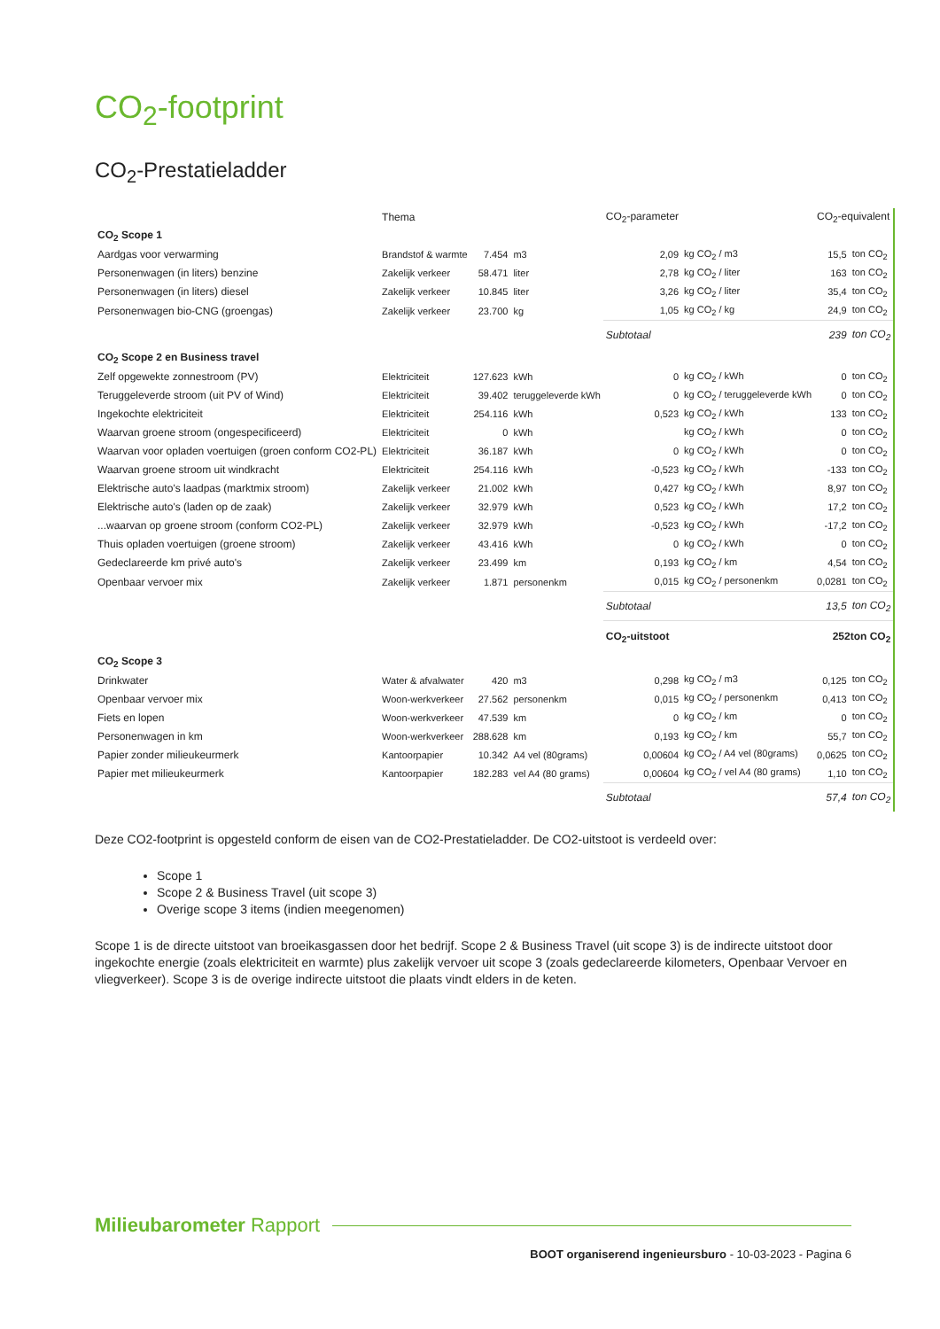CO<sub>2</sub>-footprint
CO<sub>2</sub>-Prestatieladder
| | Thema | | | CO<sub>2</sub>-parameter | | CO<sub>2</sub>-equivalent | |
| --- | --- | --- | --- | --- | --- | --- | --- |
| CO<sub>2</sub> Scope 1 | | | | | | | |
| Aardgas voor verwarming | Brandstof & warmte | 7.454 | m3 | 2,09 | kg CO<sub>2</sub> / m3 | 15,5 | ton CO<sub>2</sub> |
| Personenwagen (in liters) benzine | Zakelijk verkeer | 58.471 | liter | 2,78 | kg CO<sub>2</sub> / liter | 163 | ton CO<sub>2</sub> |
| Personenwagen (in liters) diesel | Zakelijk verkeer | 10.845 | liter | 3,26 | kg CO<sub>2</sub> / liter | 35,4 | ton CO<sub>2</sub> |
| Personenwagen bio-CNG (groengas) | Zakelijk verkeer | 23.700 | kg | 1,05 | kg CO<sub>2</sub> / kg | 24,9 | ton CO<sub>2</sub> |
| | | | | Subtotaal | | 239 | ton CO<sub>2</sub> |
| CO<sub>2</sub> Scope 2 en Business travel | | | | | | | |
| Zelf opgewekte zonnestroom (PV) | Elektriciteit | 127.623 | kWh | 0 | kg CO<sub>2</sub> / kWh | 0 | ton CO<sub>2</sub> |
| Teruggeleverde stroom (uit PV of Wind) | Elektriciteit | 39.402 | teruggeleverde kWh | 0 | kg CO<sub>2</sub> / teruggeleverde kWh | 0 | ton CO<sub>2</sub> |
| Ingekochte elektriciteit | Elektriciteit | 254.116 | kWh | 0,523 | kg CO<sub>2</sub> / kWh | 133 | ton CO<sub>2</sub> |
| Waarvan groene stroom (ongespecificeerd) | Elektriciteit | 0 | kWh | | kg CO<sub>2</sub> / kWh | 0 | ton CO<sub>2</sub> |
| Waarvan voor opladen voertuigen (groen conform CO2-PL) | Elektriciteit | 36.187 | kWh | 0 | kg CO<sub>2</sub> / kWh | 0 | ton CO<sub>2</sub> |
| Waarvan groene stroom uit windkracht | Elektriciteit | 254.116 | kWh | -0,523 | kg CO<sub>2</sub> / kWh | -133 | ton CO<sub>2</sub> |
| Elektrische auto's laadpas (marktmix stroom) | Zakelijk verkeer | 21.002 | kWh | 0,427 | kg CO<sub>2</sub> / kWh | 8,97 | ton CO<sub>2</sub> |
| Elektrische auto's (laden op de zaak) | Zakelijk verkeer | 32.979 | kWh | 0,523 | kg CO<sub>2</sub> / kWh | 17,2 | ton CO<sub>2</sub> |
| ...waarvan op groene stroom (conform CO2-PL) | Zakelijk verkeer | 32.979 | kWh | -0,523 | kg CO<sub>2</sub> / kWh | -17,2 | ton CO<sub>2</sub> |
| Thuis opladen voertuigen (groene stroom) | Zakelijk verkeer | 43.416 | kWh | 0 | kg CO<sub>2</sub> / kWh | 0 | ton CO<sub>2</sub> |
| Gedeclareerde km privé auto's | Zakelijk verkeer | 23.499 | km | 0,193 | kg CO<sub>2</sub> / km | 4,54 | ton CO<sub>2</sub> |
| Openbaar vervoer mix | Zakelijk verkeer | 1.871 | personenkm | 0,015 | kg CO<sub>2</sub> / personenkm | 0,0281 | ton CO<sub>2</sub> |
| | | | | Subtotaal | | 13,5 | ton CO<sub>2</sub> |
| | | | | CO<sub>2</sub>-uitstoot | | 252ton CO<sub>2</sub> | |
| CO<sub>2</sub> Scope 3 | | | | | | | |
| Drinkwater | Water & afvalwater | 420 | m3 | 0,298 | kg CO<sub>2</sub> / m3 | 0,125 | ton CO<sub>2</sub> |
| Openbaar vervoer mix | Woon-werkverkeer | 27.562 | personenkm | 0,015 | kg CO<sub>2</sub> / personenkm | 0,413 | ton CO<sub>2</sub> |
| Fiets en lopen | Woon-werkverkeer | 47.539 | km | 0 | kg CO<sub>2</sub> / km | 0 | ton CO<sub>2</sub> |
| Personenwagen in km | Woon-werkverkeer | 288.628 | km | 0,193 | kg CO<sub>2</sub> / km | 55,7 | ton CO<sub>2</sub> |
| Papier zonder milieukeurmerk | Kantoorpapier | 10.342 | A4 vel (80grams) | 0,00604 | kg CO<sub>2</sub> / A4 vel (80grams) | 0,0625 | ton CO<sub>2</sub> |
| Papier met milieukeurmerk | Kantoorpapier | 182.283 | vel A4 (80 grams) | 0,00604 | kg CO<sub>2</sub> / vel A4 (80 grams) | 1,10 | ton CO<sub>2</sub> |
| | | | | Subtotaal | | 57,4 | ton CO<sub>2</sub> |
Deze CO2-footprint is opgesteld conform de eisen van de CO2-Prestatieladder. De CO2-uitstoot is verdeeld over:
Scope 1
Scope 2 & Business Travel (uit scope 3)
Overige scope 3 items (indien meegenomen)
Scope 1 is de directe uitstoot van broeikasgassen door het bedrijf. Scope 2 & Business Travel (uit scope 3) is de indirecte uitstoot door ingekochte energie (zoals elektriciteit en warmte) plus zakelijk vervoer uit scope 3 (zoals gedeclareerde kilometers, Openbaar Vervoer en vliegverkeer). Scope 3 is de overige indirecte uitstoot die plaats vindt elders in de keten.
Milieubarometer Rapport
BOOT organiserend ingenieursburo - 10-03-2023 - Pagina 6